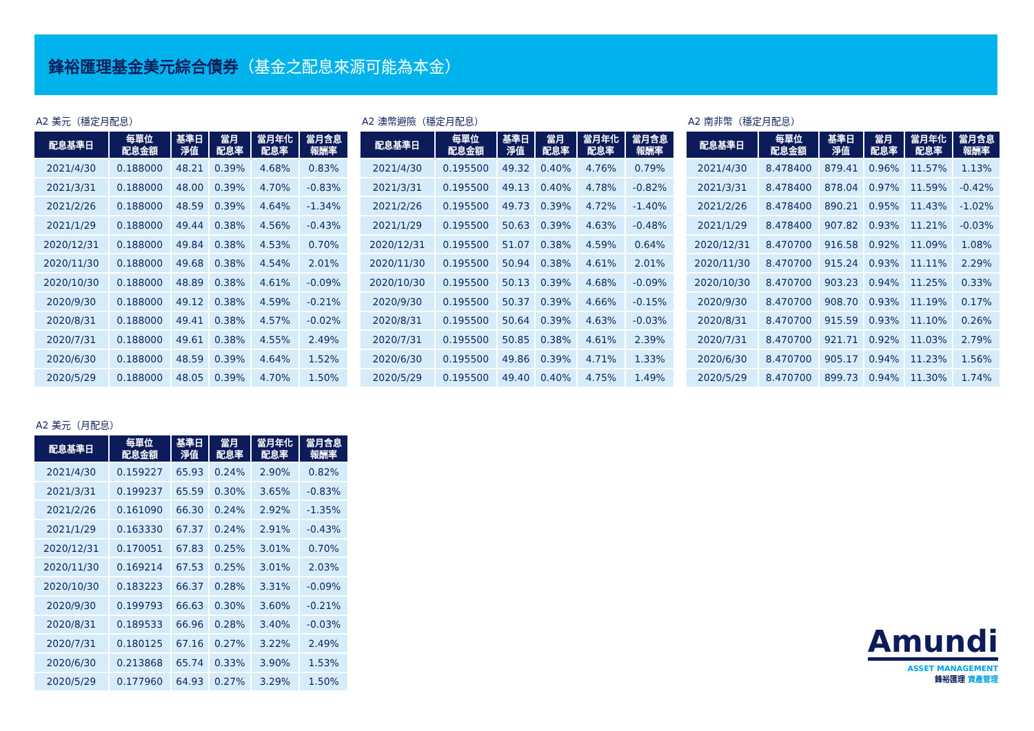鋒裕匯理基金美元綜合債券（基金之配息來源可能為本金）
A2 美元（穩定月配息）
| 配息基準日 | 每單位 配息金額 | 基準日 淨值 | 當月 配息率 | 當月年化 配息率 | 當月含息 報酬率 |
| --- | --- | --- | --- | --- | --- |
| 2021/4/30 | 0.188000 | 48.21 | 0.39% | 4.68% | 0.83% |
| 2021/3/31 | 0.188000 | 48.00 | 0.39% | 4.70% | -0.83% |
| 2021/2/26 | 0.188000 | 48.59 | 0.39% | 4.64% | -1.34% |
| 2021/1/29 | 0.188000 | 49.44 | 0.38% | 4.56% | -0.43% |
| 2020/12/31 | 0.188000 | 49.84 | 0.38% | 4.53% | 0.70% |
| 2020/11/30 | 0.188000 | 49.68 | 0.38% | 4.54% | 2.01% |
| 2020/10/30 | 0.188000 | 48.89 | 0.38% | 4.61% | -0.09% |
| 2020/9/30 | 0.188000 | 49.12 | 0.38% | 4.59% | -0.21% |
| 2020/8/31 | 0.188000 | 49.41 | 0.38% | 4.57% | -0.02% |
| 2020/7/31 | 0.188000 | 49.61 | 0.38% | 4.55% | 2.49% |
| 2020/6/30 | 0.188000 | 48.59 | 0.39% | 4.64% | 1.52% |
| 2020/5/29 | 0.188000 | 48.05 | 0.39% | 4.70% | 1.50% |
A2 澳幣避險（穩定月配息）
| 配息基準日 | 每單位 配息金額 | 基準日 淨值 | 當月 配息率 | 當月年化 配息率 | 當月含息 報酬率 |
| --- | --- | --- | --- | --- | --- |
| 2021/4/30 | 0.195500 | 49.32 | 0.40% | 4.76% | 0.79% |
| 2021/3/31 | 0.195500 | 49.13 | 0.40% | 4.78% | -0.82% |
| 2021/2/26 | 0.195500 | 49.73 | 0.39% | 4.72% | -1.40% |
| 2021/1/29 | 0.195500 | 50.63 | 0.39% | 4.63% | -0.48% |
| 2020/12/31 | 0.195500 | 51.07 | 0.38% | 4.59% | 0.64% |
| 2020/11/30 | 0.195500 | 50.94 | 0.38% | 4.61% | 2.01% |
| 2020/10/30 | 0.195500 | 50.13 | 0.39% | 4.68% | -0.09% |
| 2020/9/30 | 0.195500 | 50.37 | 0.39% | 4.66% | -0.15% |
| 2020/8/31 | 0.195500 | 50.64 | 0.39% | 4.63% | -0.03% |
| 2020/7/31 | 0.195500 | 50.85 | 0.38% | 4.61% | 2.39% |
| 2020/6/30 | 0.195500 | 49.86 | 0.39% | 4.71% | 1.33% |
| 2020/5/29 | 0.195500 | 49.40 | 0.40% | 4.75% | 1.49% |
A2 南非幣（穩定月配息）
| 配息基準日 | 每單位 配息金額 | 基準日 淨值 | 當月 配息率 | 當月年化 配息率 | 當月含息 報酬率 |
| --- | --- | --- | --- | --- | --- |
| 2021/4/30 | 8.478400 | 879.41 | 0.96% | 11.57% | 1.13% |
| 2021/3/31 | 8.478400 | 878.04 | 0.97% | 11.59% | -0.42% |
| 2021/2/26 | 8.478400 | 890.21 | 0.95% | 11.43% | -1.02% |
| 2021/1/29 | 8.478400 | 907.82 | 0.93% | 11.21% | -0.03% |
| 2020/12/31 | 8.470700 | 916.58 | 0.92% | 11.09% | 1.08% |
| 2020/11/30 | 8.470700 | 915.24 | 0.93% | 11.11% | 2.29% |
| 2020/10/30 | 8.470700 | 903.23 | 0.94% | 11.25% | 0.33% |
| 2020/9/30 | 8.470700 | 908.70 | 0.93% | 11.19% | 0.17% |
| 2020/8/31 | 8.470700 | 915.59 | 0.93% | 11.10% | 0.26% |
| 2020/7/31 | 8.470700 | 921.71 | 0.92% | 11.03% | 2.79% |
| 2020/6/30 | 8.470700 | 905.17 | 0.94% | 11.23% | 1.56% |
| 2020/5/29 | 8.470700 | 899.73 | 0.94% | 11.30% | 1.74% |
A2 美元（月配息）
| 配息基準日 | 每單位 配息金額 | 基準日 淨值 | 當月 配息率 | 當月年化 配息率 | 當月含息 報酬率 |
| --- | --- | --- | --- | --- | --- |
| 2021/4/30 | 0.159227 | 65.93 | 0.24% | 2.90% | 0.82% |
| 2021/3/31 | 0.199237 | 65.59 | 0.30% | 3.65% | -0.83% |
| 2021/2/26 | 0.161090 | 66.30 | 0.24% | 2.92% | -1.35% |
| 2021/1/29 | 0.163330 | 67.37 | 0.24% | 2.91% | -0.43% |
| 2020/12/31 | 0.170051 | 67.83 | 0.25% | 3.01% | 0.70% |
| 2020/11/30 | 0.169214 | 67.53 | 0.25% | 3.01% | 2.03% |
| 2020/10/30 | 0.183223 | 66.37 | 0.28% | 3.31% | -0.09% |
| 2020/9/30 | 0.199793 | 66.63 | 0.30% | 3.60% | -0.21% |
| 2020/8/31 | 0.189533 | 66.96 | 0.28% | 3.40% | -0.03% |
| 2020/7/31 | 0.180125 | 67.16 | 0.27% | 3.22% | 2.49% |
| 2020/6/30 | 0.213868 | 65.74 | 0.33% | 3.90% | 1.53% |
| 2020/5/29 | 0.177960 | 64.93 | 0.27% | 3.29% | 1.50% |
Amundi
ASSET MANAGEMENT
鋒裕匯理 資產管理